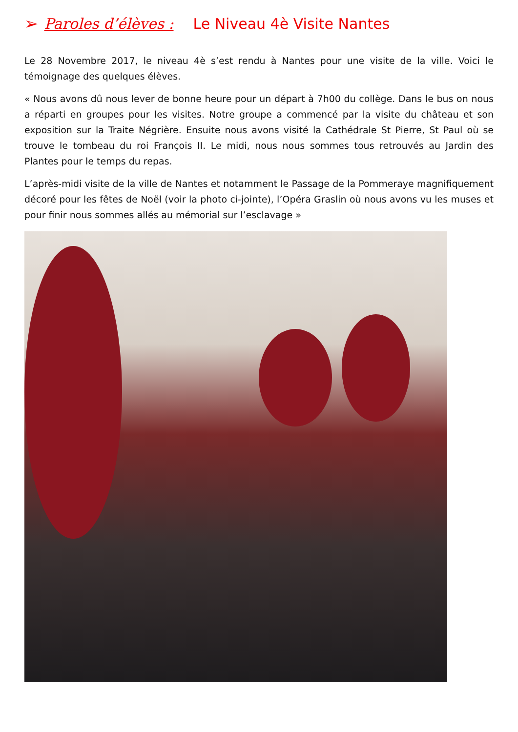➢ Paroles d’élèves : Le Niveau 4è Visite Nantes
Le 28 Novembre 2017, le niveau 4è s’est rendu à Nantes pour une visite de la ville. Voici le témoignage des quelques élèves.
« Nous avons dû nous lever de bonne heure pour un départ à 7h00 du collège. Dans le bus on nous a réparti en groupes pour les visites. Notre groupe a commencé par la visite du château et son exposition sur la Traite Négrière. Ensuite nous avons visité la Cathédrale St Pierre, St Paul où se trouve le tombeau du roi François II. Le midi, nous nous sommes tous retrouvés au Jardin des Plantes pour le temps du repas.
L’après-midi visite de la ville de Nantes et notamment le Passage de la Pommeraye magnifiquement décoré pour les fêtes de Noël (voir la photo ci-jointe), l’Opéra Graslin où nous avons vu les muses et pour finir nous sommes allés au mémorial sur l’esclavage »